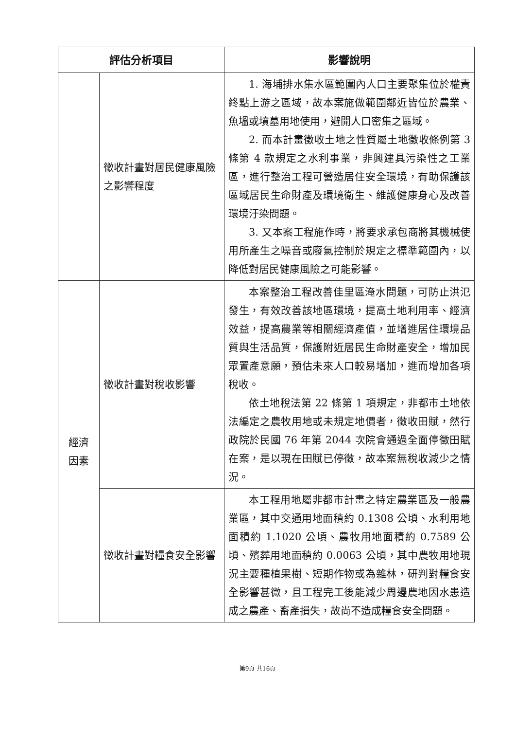| 評估分析項目 | | 影響說明 |
| --- | --- | --- |
| | 徵收計畫對居民健康風險之影響程度 | 1. 海埔排水集水區範圍內人口主要聚集位於權責終點上游之區域，故本案施做範圍鄰近皆位於農業、魚塭或墳墓用地使用，避開人口密集之區域。 2. 而本計畫徵收土地之性質屬土地徵收條例第 3 條第 4 款規定之水利事業，非興建具污染性之工業區，進行整治工程可營造居住安全環境，有助保護該區域居民生命財產及環境衛生、維護健康身心及改善環境汙染問題。 3. 又本案工程施作時，將要求承包商將其機械使用所產生之噪音或廢氣控制於規定之標準範圍內，以降低對居民健康風險之可能影響。 |
| 經濟 因素 | 徵收計畫對稅收影響 | 本案整治工程改善佳里區淹水問題，可防止洪氾發生，有效改善該地區環境，提高土地利用率、經濟效益，提高農業等相關經濟產值，並增進居住環境品質與生活品質，保護附近居民生命財產安全，增加民眾置產意願，預估未來人口較易增加，進而增加各項稅收。 依土地稅法第 22 條第 1 項規定，非都市土地依法編定之農牧用地或未規定地價者，徵收田賦，然行政院於民國 76 年第 2044 次院會通過全面停徵田賦在案，是以現在田賦已停徵，故本案無稅收減少之情況。 |
| | 徵收計畫對糧食安全影響 | 本工程用地屬非都市計畫之特定農業區及一般農業區，其中交通用地面積約 0.1308 公頃、水利用地面積約 1.1020 公頃、農牧用地面積約 0.7589 公頃、殯葬用地面積約 0.0063 公頃，其中農牧用地現況主要種植果樹、短期作物或為雜林，研判對糧食安全影響甚微，且工程完工後能減少周邊農地因水患造成之農產、畜產損失，故尚不造成糧食安全問題。 |
第9頁 共16頁